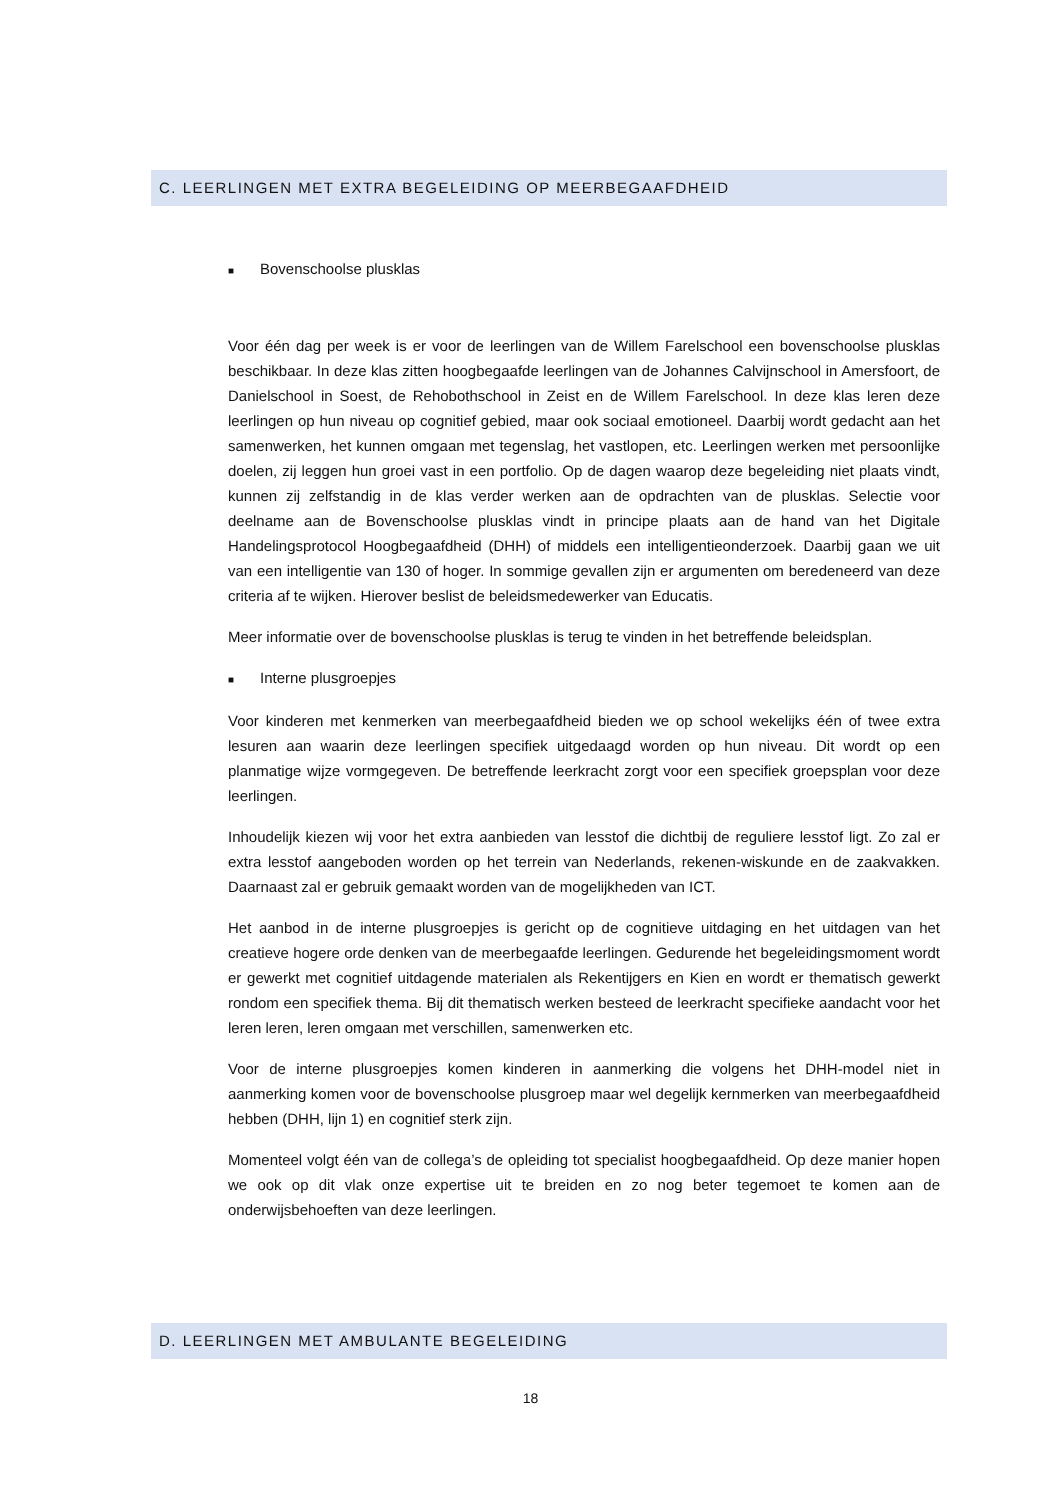C. LEERLINGEN MET EXTRA BEGELEIDING OP MEERBEGAAFDHEID
■ Bovenschoolse plusklas
Voor één dag per week is er voor de leerlingen van de Willem Farelschool een bovenschoolse plusklas beschikbaar. In deze klas zitten hoogbegaafde leerlingen van de Johannes Calvijnschool in Amersfoort, de Danielschool in Soest, de Rehobothschool in Zeist en de Willem Farelschool. In deze klas leren deze leerlingen op hun niveau op cognitief gebied, maar ook sociaal emotioneel. Daarbij wordt gedacht aan het samenwerken, het kunnen omgaan met tegenslag, het vastlopen, etc. Leerlingen werken met persoonlijke doelen, zij leggen hun groei vast in een portfolio. Op de dagen waarop deze begeleiding niet plaats vindt, kunnen zij zelfstandig in de klas verder werken aan de opdrachten van de plusklas. Selectie voor deelname aan de Bovenschoolse plusklas vindt in principe plaats aan de hand van het Digitale Handelingsprotocol Hoogbegaafdheid (DHH) of middels een intelligentieonderzoek. Daarbij gaan we uit van een intelligentie van 130 of hoger. In sommige gevallen zijn er argumenten om beredeneerd van deze criteria af te wijken. Hierover beslist de beleidsmedewerker van Educatis.
Meer informatie over de bovenschoolse plusklas is terug te vinden in het betreffende beleidsplan.
■ Interne plusgroepjes
Voor kinderen met kenmerken van meerbegaafdheid bieden we op school wekelijks één of twee extra lesuren aan waarin deze leerlingen specifiek uitgedaagd worden op hun niveau. Dit wordt op een planmatige wijze vormgegeven. De betreffende leerkracht zorgt voor een specifiek groepsplan voor deze leerlingen.
Inhoudelijk kiezen wij voor het extra aanbieden van lesstof die dichtbij de reguliere lesstof ligt. Zo zal er extra lesstof aangeboden worden op het terrein van Nederlands, rekenen-wiskunde en de zaakvakken. Daarnaast zal er gebruik gemaakt worden van de mogelijkheden van ICT.
Het aanbod in de interne plusgroepjes is gericht op de cognitieve uitdaging en het uitdagen van het creatieve hogere orde denken van de meerbegaafde leerlingen. Gedurende het begeleidingsmoment wordt er gewerkt met cognitief uitdagende materialen als Rekentijgers en Kien en wordt er thematisch gewerkt rondom een specifiek thema. Bij dit thematisch werken besteed de leerkracht specifieke aandacht voor het leren leren, leren omgaan met verschillen, samenwerken etc.
Voor de interne plusgroepjes komen kinderen in aanmerking die volgens het DHH-model niet in aanmerking komen voor de bovenschoolse plusgroep maar wel degelijk kernmerken van meerbegaafdheid hebben (DHH, lijn 1) en cognitief sterk zijn.
Momenteel volgt één van de collega’s de opleiding tot specialist hoogbegaafdheid. Op deze manier hopen we ook op dit vlak onze expertise uit te breiden en zo nog beter tegemoet te komen aan de onderwijsbehoeften van deze leerlingen.
D. LEERLINGEN MET AMBULANTE BEGELEIDING
18